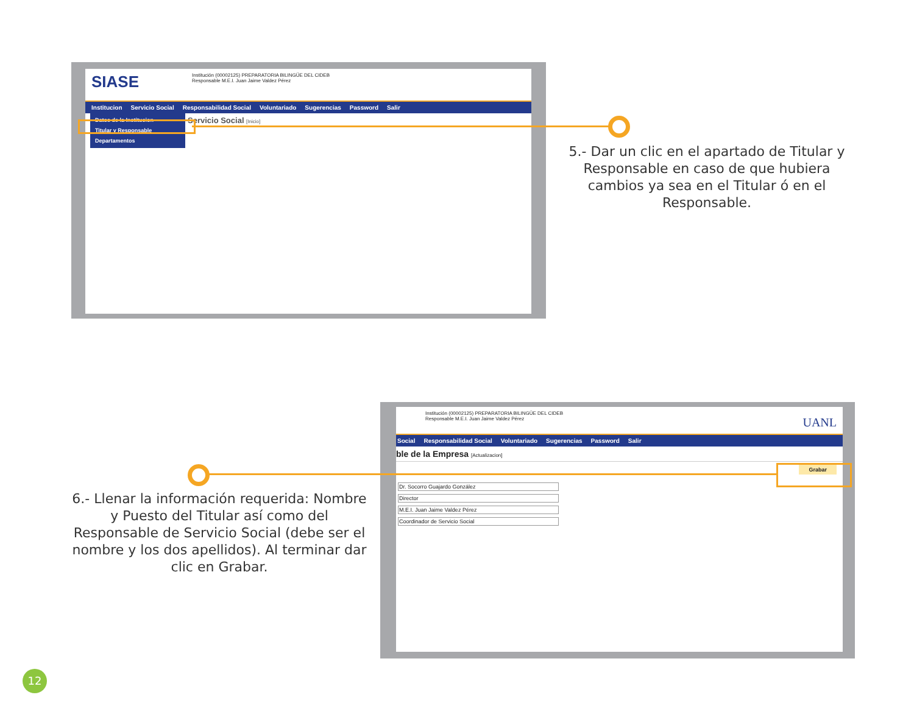SIASE
Institución (00002125) PREPARATORIA BILINGÜE DEL CIDEB
Responsable M.E.I. Juan Jaime Valdez Pérez
Institucion Servicio Social Responsabilidad Social Voluntariado Sugerencias Password Salir
Datos de la Institucion
Titular y Responsable
Departamentos
Servicio Social [Inicio]
5.- Dar un clic en el apartado de Titular y Responsable en caso de que hubiera cambios ya sea en el Titular ó en el Responsable.
Institución (00002125) PREPARATORIA BILINGÜE DEL CIDEB
Responsable M.E.I. Juan Jaime Valdez Pérez
UANL
Social Responsabilidad Social Voluntariado Sugerencias Password Salir
ble de la Empresa [Actualizacion]
Grabar
Dr. Socorro Guajardo González
Director
M.E.I. Juan Jaime Valdez Pérez
Coordinador de Servicio Social
6.- Llenar la información requerida: Nombre y Puesto del Titular así como del Responsable de Servicio Social (debe ser el nombre y los dos apellidos). Al terminar dar clic en Grabar.
12